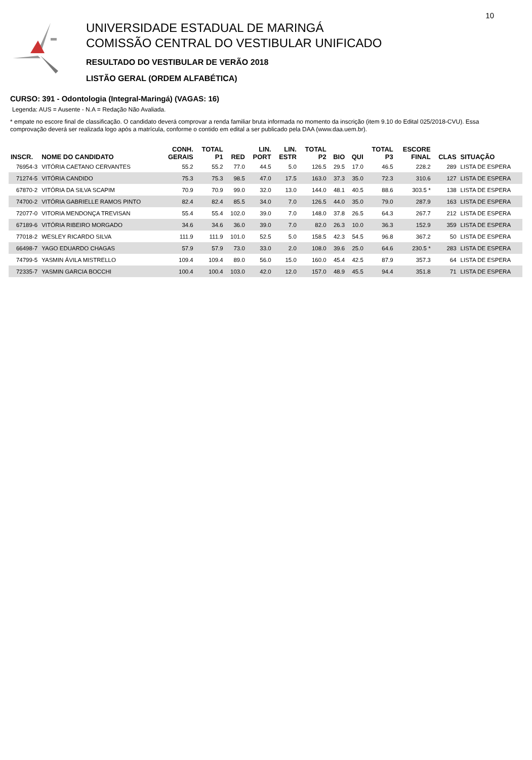UNIVERSIDADE ESTADUAL DE MARINGÁ
COMISSÃO CENTRAL DO VESTIBULAR UNIFICADO
RESULTADO DO VESTIBULAR DE VERÃO 2018
LISTÃO GERAL (ORDEM ALFABÉTICA)
10
CURSO: 391 - Odontologia (Integral-Maringá) (VAGAS: 16)
Legenda: AUS = Ausente - N.A = Redação Não Avaliada.
* empate no escore final de classificação. O candidato deverá comprovar a renda familiar bruta informada no momento da inscrição (item 9.10 do Edital 025/2018-CVU). Essa comprovação deverá ser realizada logo após a matrícula, conforme o contido em edital a ser publicado pela DAA (www.daa.uem.br).
| INSCR. | NOME DO CANDIDATO | CONH. GERAIS | TOTAL P1 | RED | LIN. PORT | LIN. ESTR | TOTAL P2 | BIO | QUI | TOTAL P3 | ESCORE FINAL | CLAS | SITUAÇÃO |
| --- | --- | --- | --- | --- | --- | --- | --- | --- | --- | --- | --- | --- | --- |
| 76954-3 | VITÓRIA CAETANO CERVANTES | 55.2 | 55.2 | 77.0 | 44.5 | 5.0 | 126.5 | 29.5 | 17.0 | 46.5 | 228.2 | 289 | LISTA DE ESPERA |
| 71274-5 | VITÓRIA CANDIDO | 75.3 | 75.3 | 98.5 | 47.0 | 17.5 | 163.0 | 37.3 | 35.0 | 72.3 | 310.6 | 127 | LISTA DE ESPERA |
| 67870-2 | VITÓRIA DA SILVA SCAPIM | 70.9 | 70.9 | 99.0 | 32.0 | 13.0 | 144.0 | 48.1 | 40.5 | 88.6 | 303.5 * | 138 | LISTA DE ESPERA |
| 74700-2 | VITÓRIA GABRIELLE RAMOS PINTO | 82.4 | 82.4 | 85.5 | 34.0 | 7.0 | 126.5 | 44.0 | 35.0 | 79.0 | 287.9 | 163 | LISTA DE ESPERA |
| 72077-0 | VITORIA MENDONÇA TREVISAN | 55.4 | 55.4 | 102.0 | 39.0 | 7.0 | 148.0 | 37.8 | 26.5 | 64.3 | 267.7 | 212 | LISTA DE ESPERA |
| 67189-6 | VITÓRIA RIBEIRO MORGADO | 34.6 | 34.6 | 36.0 | 39.0 | 7.0 | 82.0 | 26.3 | 10.0 | 36.3 | 152.9 | 359 | LISTA DE ESPERA |
| 77018-2 | WESLEY RICARDO SILVA | 111.9 | 111.9 | 101.0 | 52.5 | 5.0 | 158.5 | 42.3 | 54.5 | 96.8 | 367.2 | 50 | LISTA DE ESPERA |
| 66498-7 | YAGO EDUARDO CHAGAS | 57.9 | 57.9 | 73.0 | 33.0 | 2.0 | 108.0 | 39.6 | 25.0 | 64.6 | 230.5 * | 283 | LISTA DE ESPERA |
| 74799-5 | YASMIN ÁVILA MISTRELLO | 109.4 | 109.4 | 89.0 | 56.0 | 15.0 | 160.0 | 45.4 | 42.5 | 87.9 | 357.3 | 64 | LISTA DE ESPERA |
| 72335-7 | YASMIN GARCIA BOCCHI | 100.4 | 100.4 | 103.0 | 42.0 | 12.0 | 157.0 | 48.9 | 45.5 | 94.4 | 351.8 | 71 | LISTA DE ESPERA |